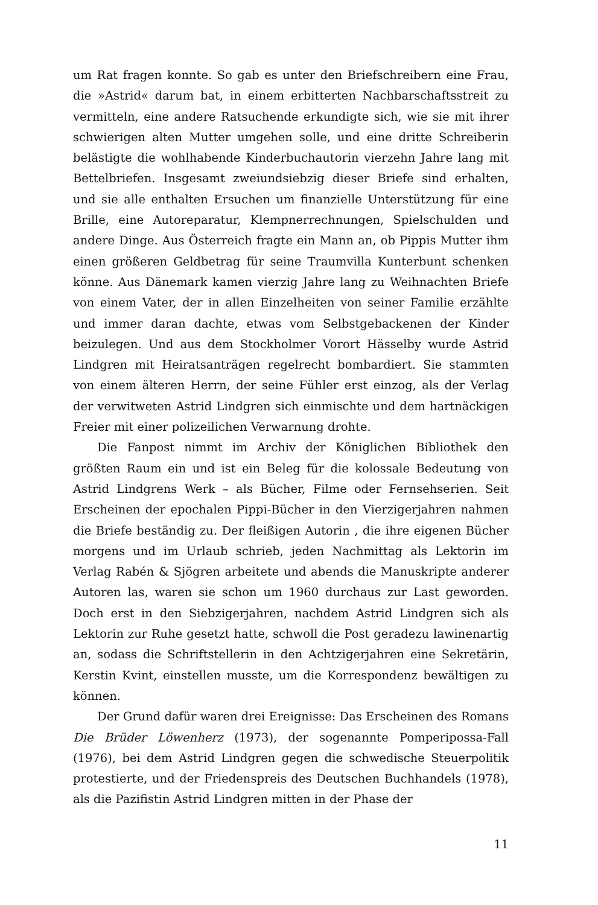um Rat fragen konnte. So gab es unter den Briefschreibern eine Frau, die »Astrid« darum bat, in einem erbitterten Nachbarschaftsstreit zu vermitteln, eine andere Ratsuchende erkundigte sich, wie sie mit ihrer schwierigen alten Mutter umgehen solle, und eine dritte Schreiberin belästigte die wohlhabende Kinderbuchautorin vierzehn Jahre lang mit Bettelbriefen. Insgesamt zweiundsiebzig dieser Briefe sind erhalten, und sie alle enthalten Ersuchen um finanzielle Unterstützung für eine Brille, eine Autoreparatur, Klempnerrechnungen, Spielschulden und andere Dinge. Aus Österreich fragte ein Mann an, ob Pippis Mutter ihm einen größeren Geldbetrag für seine Traumvilla Kunterbunt schenken könne. Aus Dänemark kamen vierzig Jahre lang zu Weihnachten Briefe von einem Vater, der in allen Einzelheiten von seiner Familie erzählte und immer daran dachte, etwas vom Selbstgebackenen der Kinder beizulegen. Und aus dem Stockholmer Vorort Hässelby wurde Astrid Lindgren mit Heiratsanträgen regelrecht bombardiert. Sie stammten von einem älteren Herrn, der seine Fühler erst einzog, als der Verlag der verwitweten Astrid Lindgren sich einmischte und dem hartnäckigen Freier mit einer polizeilichen Verwarnung drohte.
Die Fanpost nimmt im Archiv der Königlichen Bibliothek den größten Raum ein und ist ein Beleg für die kolossale Bedeutung von Astrid Lindgrens Werk – als Bücher, Filme oder Fernsehserien. Seit Erscheinen der epochalen Pippi-Bücher in den Vierzigerjahren nahmen die Briefe beständig zu. Der fleißigen Autorin , die ihre eigenen Bücher morgens und im Urlaub schrieb, jeden Nachmittag als Lektorin im Verlag Rabén & Sjögren arbeitete und abends die Manuskripte anderer Autoren las, waren sie schon um 1960 durchaus zur Last geworden. Doch erst in den Siebzigerjahren, nachdem Astrid Lindgren sich als Lektorin zur Ruhe gesetzt hatte, schwoll die Post geradezu lawinenartig an, sodass die Schriftstellerin in den Achtzigerjahren eine Sekretärin, Kerstin Kvint, einstellen musste, um die Korrespondenz bewältigen zu können.
Der Grund dafür waren drei Ereignisse: Das Erscheinen des Romans Die Brüder Löwenherz (1973), der sogenannte Pomperipossa-Fall (1976), bei dem Astrid Lindgren gegen die schwedische Steuerpolitik protestierte, und der Friedenspreis des Deutschen Buchhandels (1978), als die Pazifistin Astrid Lindgren mitten in der Phase der
11